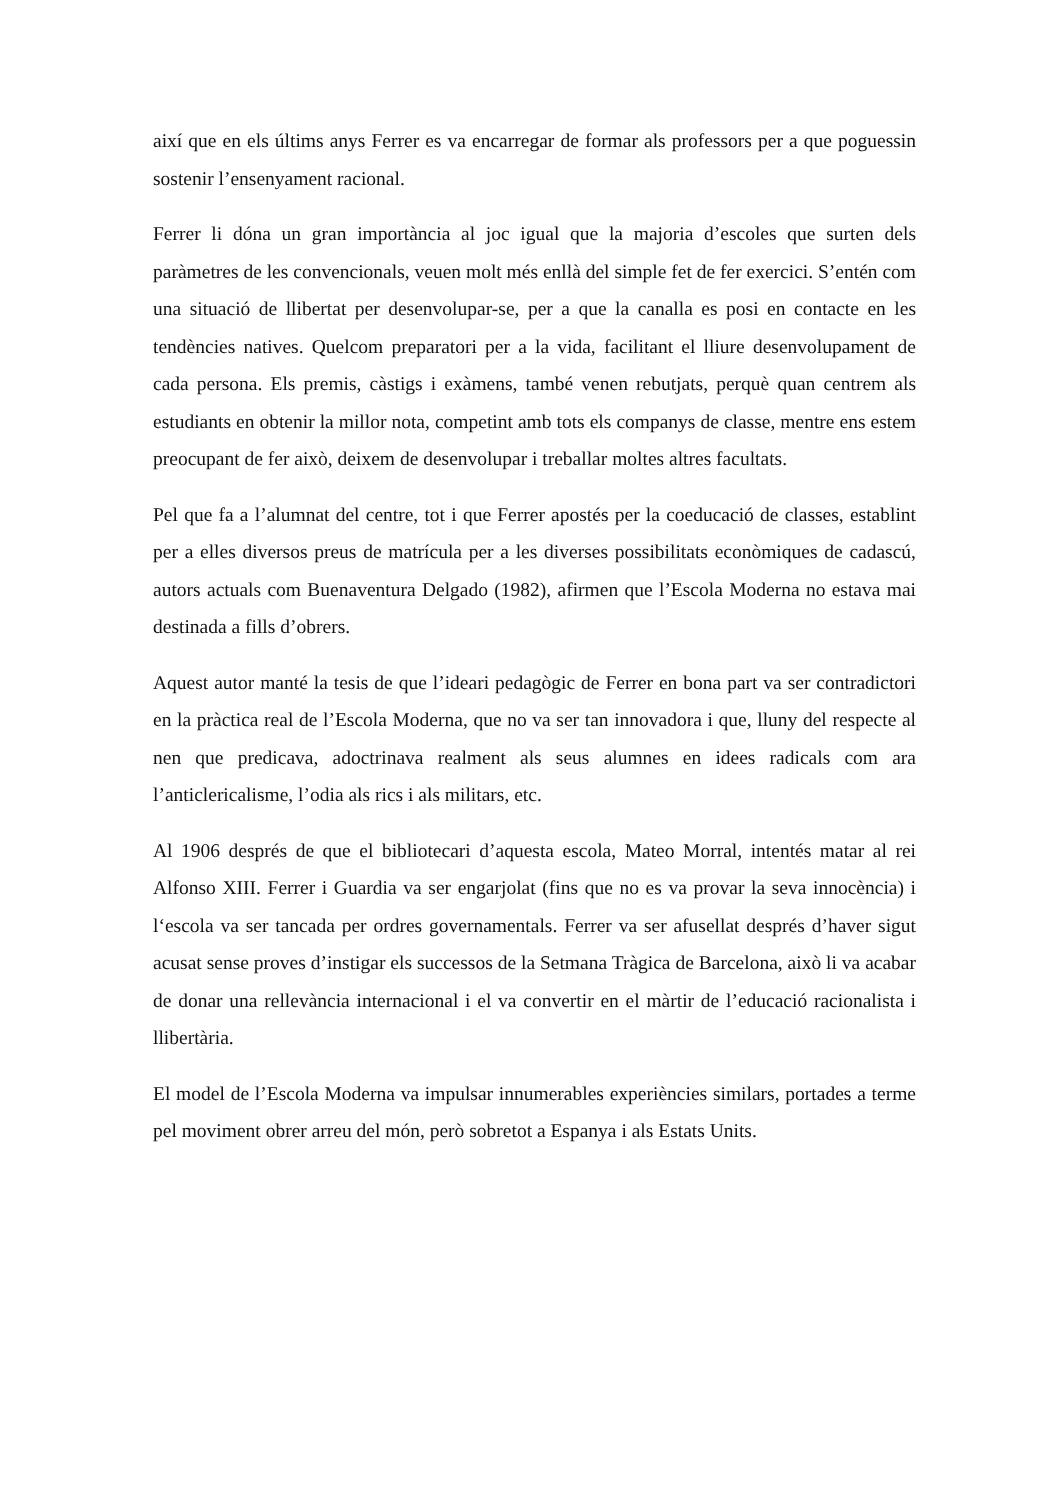així que en els últims anys Ferrer es va encarregar de formar als professors per a que poguessin sostenir l’ensenyament racional.
Ferrer li dóna un gran importància al joc igual que la majoria d’escoles que surten dels paràmetres de les convencionals, veuen molt més enllà del simple fet de fer exercici. S’entén com una situació de llibertat per desenvolupar-se, per a que la canalla es posi en contacte en les tendències natives. Quelcom preparatori per a la vida, facilitant el lliure desenvolupament de cada persona. Els premis, càstigs i exàmens, també venen rebutjats, perquè quan centrem als estudiants en obtenir la millor nota, competint amb tots els companys de classe, mentre ens estem preocupant de fer això, deixem de desenvolupar i treballar moltes altres facultats.
Pel que fa a l’alumnat del centre, tot i que Ferrer apostés per la coeducació de classes, establint per a elles diversos preus de matrícula per a les diverses possibilitats econòmiques de cadascú, autors actuals com Buenaventura Delgado (1982), afirmen que l’Escola Moderna no estava mai destinada a fills d’obrers.
Aquest autor manté la tesis de que l’ideari pedagògic de Ferrer en bona part va ser contradictori en la pràctica real de l’Escola Moderna, que no va ser tan innovadora i que, lluny del respecte al nen que predicava, adoctrinava realment als seus alumnes en idees radicals com ara l’anticlericalisme, l’odia als rics i als militars, etc.
Al 1906 després de que el bibliotecari d’aquesta escola, Mateo Morral, intentés matar al rei Alfonso XIII. Ferrer i Guardia va ser engarjolat (fins que no es va provar la seva innocència) i l‘escola va ser tancada per ordres governamentals. Ferrer va ser afusellat després d’haver sigut acusat sense proves d’instigar els successos de la Setmana Tràgica de Barcelona, això li va acabar de donar una rellevància internacional i el va convertir en el màrtir de l’educació racionalista i llibertària.
El model de l’Escola Moderna va impulsar innumerables experiències similars, portades a terme pel moviment obrer arreu del món, però sobretot a Espanya i als Estats Units.